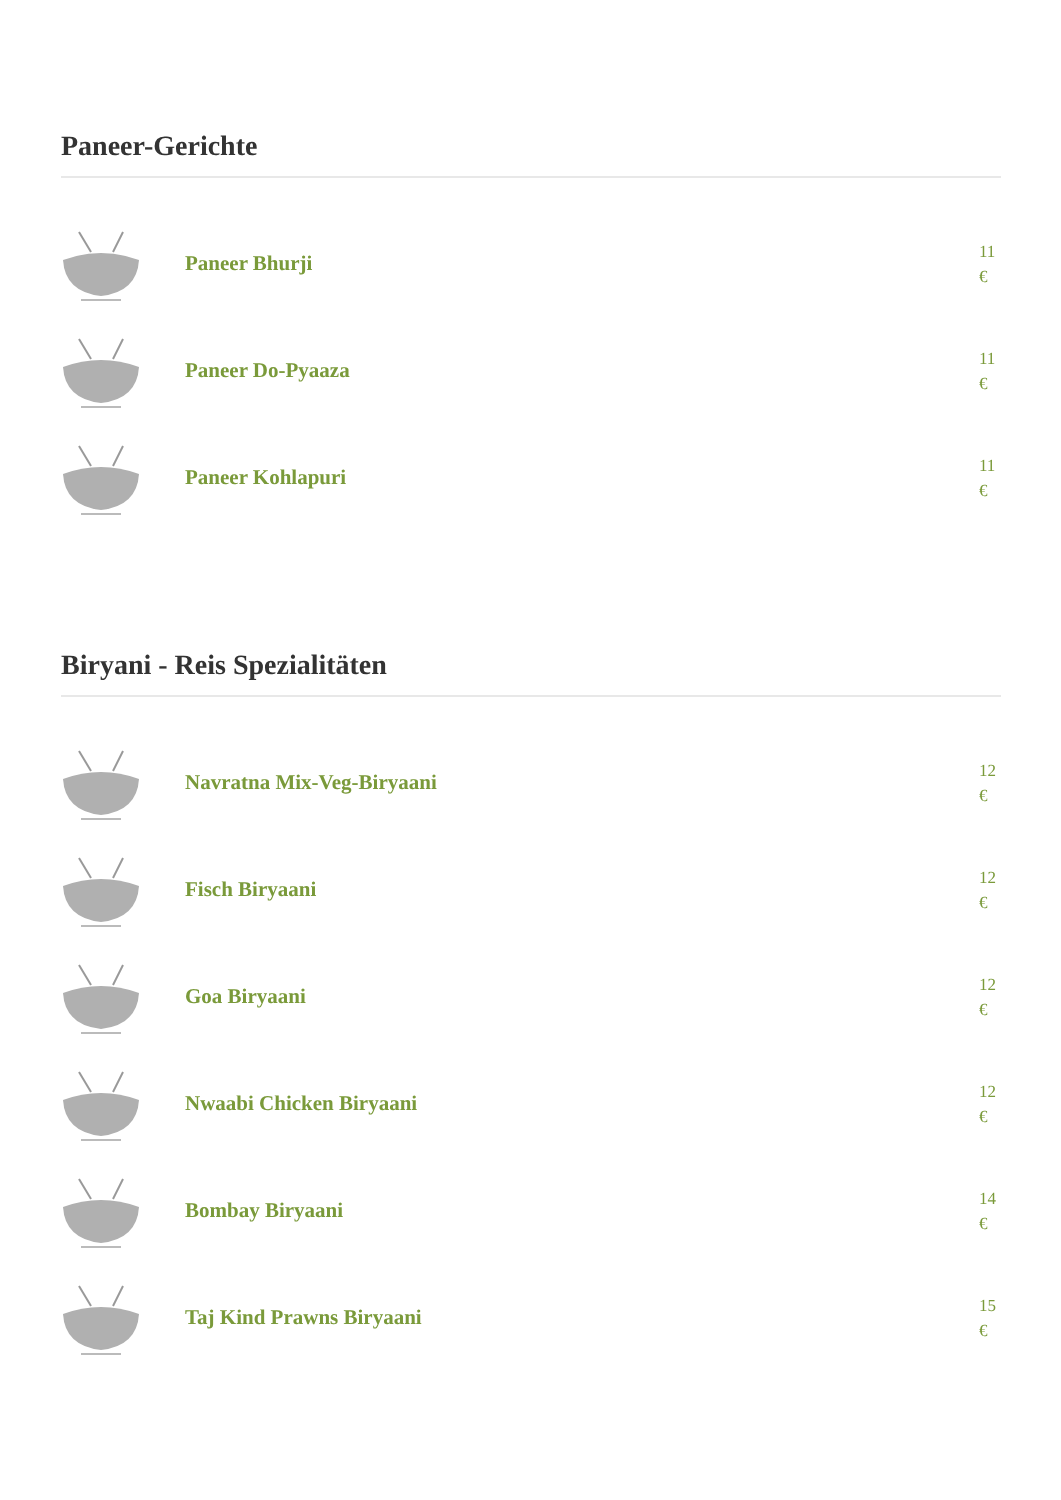Paneer-Gerichte
Paneer Bhurji 11 €
Paneer Do-Pyaaza 11 €
Paneer Kohlapuri 11 €
Biryani - Reis Spezialitäten
Navratna Mix-Veg-Biryaani 12 €
Fisch Biryaani 12 €
Goa Biryaani 12 €
Nwaabi Chicken Biryaani 12 €
Bombay Biryaani 14 €
Taj Kind Prawns Biryaani 15 €